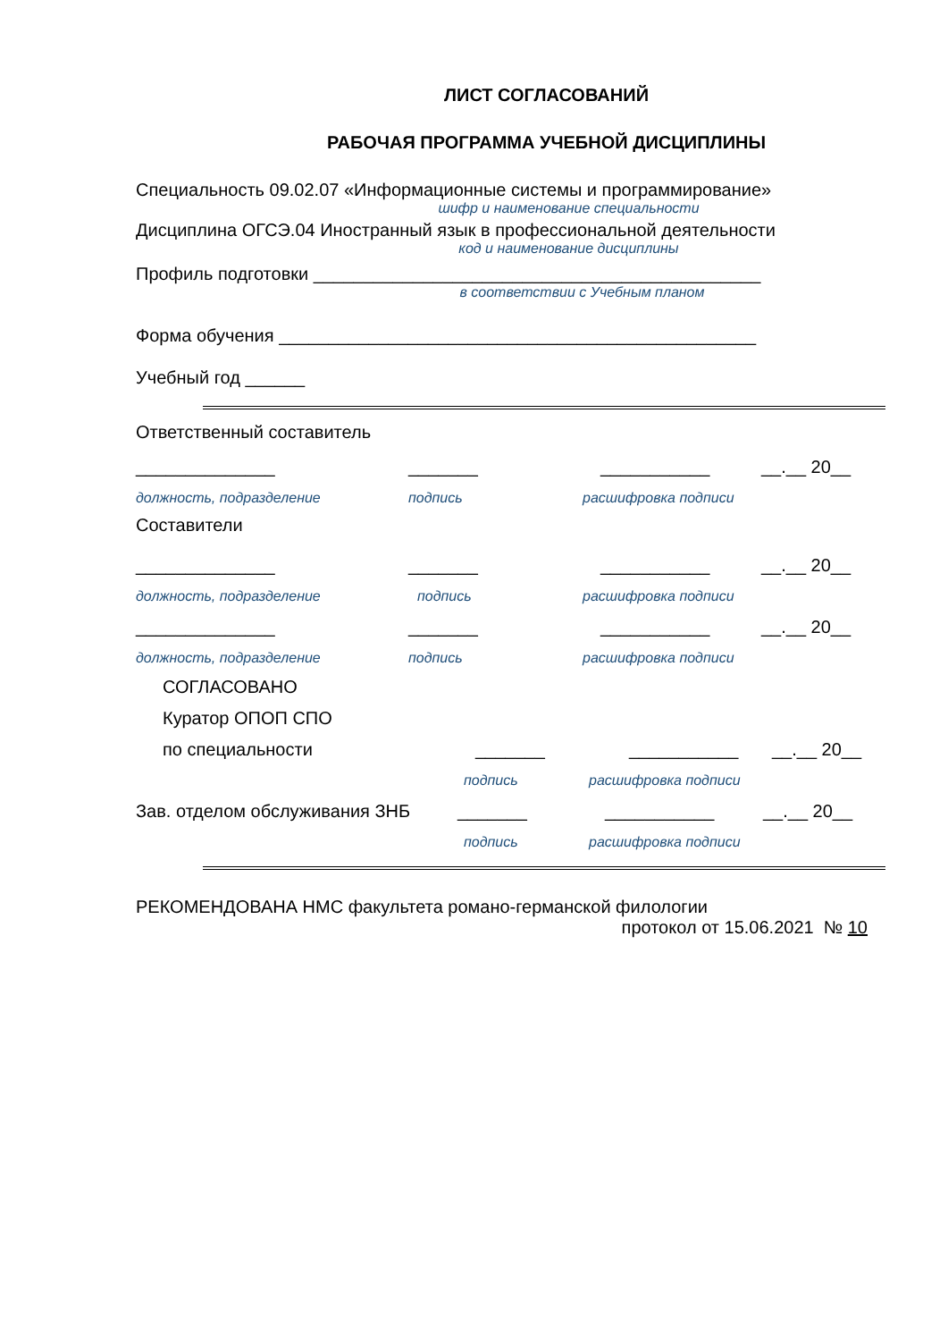ЛИСТ СОГЛАСОВАНИЙ
РАБОЧАЯ ПРОГРАММА УЧЕБНОЙ ДИСЦИПЛИНЫ
Специальность 09.02.07 «Информационные системы и программирование»
шифр и наименование специальности
Дисциплина ОГСЭ.04 Иностранный язык в профессиональной деятельности
код и наименование дисциплины
Профиль подготовки _____________________________________________
в соответствии с Учебным планом
Форма обучения ________________________________________________
Учебный год ______
Ответственный составитель
______________ _______ ___________ __.__ 20__
должность, подразделение подпись расшифровка подписи
Составители
______________ _______ ___________ __.__ 20__
должность, подразделение подпись расшифровка подписи
______________ _______ ___________ __.__ 20__
должность, подразделение подпись расшифровка подписи
СОГЛАСОВАНО
Куратор ОПОП СПО
по специальности _______ ___________ __.__ 20__
подпись расшифровка подписи
Зав. отделом обслуживания ЗНБ _______ ___________ __.__ 20__
подпись расшифровка подписи
РЕКОМЕНДОВАНА НМС факультета романо-германской филологии
протокол от 15.06.2021 № 10